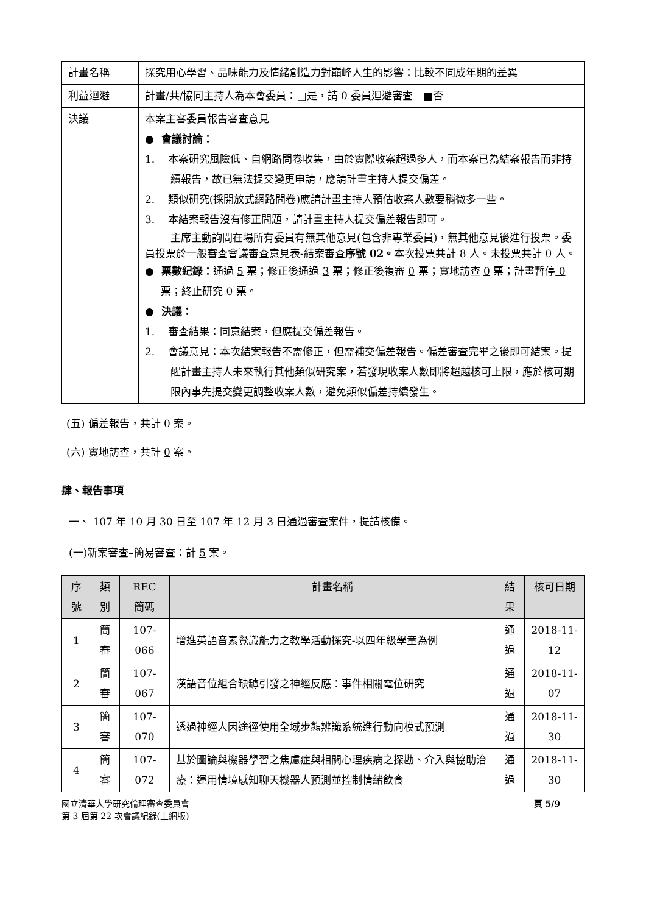| 計畫名稱 | 探究用心學習、品味能力及情緒創造力對巔峰人生的影響：比較不同成年期的差異 |
| 利益迴避 | 計畫/共/協同主持人為本會委員：□是，請 0 委員迴避審查 ■否 |
| 決議 | 本案主審委員報告審查意見 ● 會議討論： 1. 本案研究風險低、自網路問卷收集，由於實際收案超過多人，而本案已為結案報告而非持續報告，故已無法提交變更申請，應請計畫主持人提交偏差。 2. 類似研究(採開放式網路問卷)應請計畫主持人預估收案人數要稍微多一些。 3. 本結案報告沒有修正問題，請計畫主持人提交偏差報告即可。 主席主動詢問在場所有委員有無其他意見(包含非專業委員)，無其他意見後進行投票。委員投票於一般審查會議審查意見表-結案審查 序號 02。 本次投票共計 8 人。未投票共計 0 人。 ● 票數紀錄： 通過 5 票；修正後通過 3 票；修正後複審 0 票；實地訪查 0 票；計畫暫停 0 票；終止研究 0 票。 ● 決議： 1. 審查結果：同意結案，但應提交偏差報告。 2. 會議意見：本次結案報告不需修正，但需補交偏差報告。偏差審查完畢之後即可結案。提醒計畫主持人未來執行其他類似研究案，若發現收案人數即將超越核可上限，應於核可期限內事先提交變更調整收案人數，避免類似偏差持續發生。 |
(五) 偏差報告，共計 0 案。
(六) 實地訪查，共計 0 案。
肆、報告事項
一、 107 年 10 月 30 日至 107 年 12 月 3 日通過審查案件，提請核備。
(一)新案審查–簡易審查：計 5 案。
| 序號 | 類別 | REC 簡碼 | 計畫名稱 | 結果 | 核可日期 |
| --- | --- | --- | --- | --- | --- |
| 1 | 簡審 | 107-066 | 增進英語音素覺識能力之教學活動探究-以四年級學童為例 | 通過 | 2018-11-12 |
| 2 | 簡審 | 107-067 | 漢語音位組合缺罅引發之神經反應：事件相關電位研究 | 通過 | 2018-11-07 |
| 3 | 簡審 | 107-070 | 透過神經人因途徑使用全域步態辨識系統進行動向模式預測 | 通過 | 2018-11-30 |
| 4 | 簡審 | 107-072 | 基於圖論與機器學習之焦慮症與相關心理疾病之探勘、介入與協助治療：運用情境感知聊天機器人預測並控制情緒飲食 | 通過 | 2018-11-30 |
國立清華大學研究倫理審查委員會
第 3 屆第 22 次會議紀錄(上網版)
頁 5/9